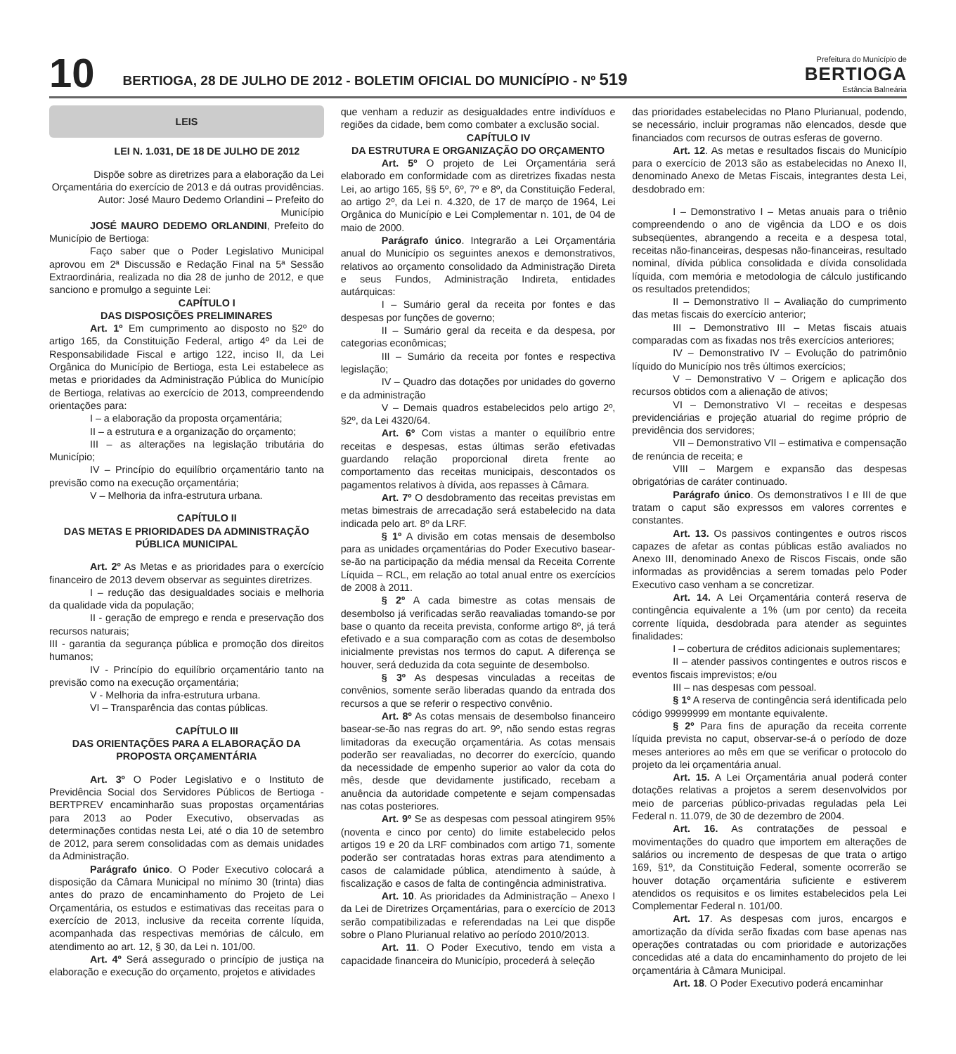10
BERTIOGA, 28 DE JULHO DE 2012 - BOLETIM OFICIAL DO MUNICÍPIO - Nº 519
Prefeitura do Município de
BERTIOGA
Estância Balneária
LEIS
LEI N. 1.031, DE 18 DE JULHO DE 2012
Dispõe sobre as diretrizes para a elaboração da Lei Orçamentária do exercício de 2013 e dá outras providências.
Autor: José Mauro Dedemo Orlandini – Prefeito do Município
JOSÉ MAURO DEDEMO ORLANDINI, Prefeito do Município de Bertioga:
Faço saber que o Poder Legislativo Municipal aprovou em 2ª Discussão e Redação Final na 5ª Sessão Extraordinária, realizada no dia 28 de junho de 2012, e que sanciono e promulgo a seguinte Lei:
CAPÍTULO I
DAS DISPOSIÇÕES PRELIMINARES
Art. 1º Em cumprimento ao disposto no §2º do artigo 165, da Constituição Federal, artigo 4º da Lei de Responsabilidade Fiscal e artigo 122, inciso II, da Lei Orgânica do Município de Bertioga, esta Lei estabelece as metas e prioridades da Administração Pública do Município de Bertioga, relativas ao exercício de 2013, compreendendo orientações para:
I – a elaboração da proposta orçamentária;
II – a estrutura e a organização do orçamento;
III – as alterações na legislação tributária do Município;
IV – Princípio do equilíbrio orçamentário tanto na previsão como na execução orçamentária;
V – Melhoria da infra-estrutura urbana.
CAPÍTULO II
DAS METAS E PRIORIDADES DA ADMINISTRAÇÃO PÚBLICA MUNICIPAL
Art. 2º As Metas e as prioridades para o exercício financeiro de 2013 devem observar as seguintes diretrizes.
I – redução das desigualdades sociais e melhoria da qualidade vida da população;
II - geração de emprego e renda e preservação dos recursos naturais;
III - garantia da segurança pública e promoção dos direitos humanos;
IV - Princípio do equilíbrio orçamentário tanto na previsão como na execução orçamentária;
V - Melhoria da infra-estrutura urbana.
VI – Transparência das contas públicas.
CAPÍTULO III
DAS ORIENTAÇÕES PARA A ELABORAÇÃO DA PROPOSTA ORÇAMENTÁRIA
Art. 3º O Poder Legislativo e o Instituto de Previdência Social dos Servidores Públicos de Bertioga - BERTPREV encaminharão suas propostas orçamentárias para 2013 ao Poder Executivo, observadas as determinações contidas nesta Lei, até o dia 10 de setembro de 2012, para serem consolidadas com as demais unidades da Administração.
Parágrafo único. O Poder Executivo colocará a disposição da Câmara Municipal no mínimo 30 (trinta) dias antes do prazo de encaminhamento do Projeto de Lei Orçamentária, os estudos e estimativas das receitas para o exercício de 2013, inclusive da receita corrente líquida, acompanhada das respectivas memórias de cálculo, em atendimento ao art. 12, § 30, da Lei n. 101/00.
Art. 4º Será assegurado o princípio de justiça na elaboração e execução do orçamento, projetos e atividades
que venham a reduzir as desigualdades entre indivíduos e regiões da cidade, bem como combater a exclusão social.
CAPÍTULO IV
DA ESTRUTURA E ORGANIZAÇÃO DO ORÇAMENTO
Art. 5º O projeto de Lei Orçamentária será elaborado em conformidade com as diretrizes fixadas nesta Lei, ao artigo 165, §§ 5º, 6º, 7º e 8º, da Constituição Federal, ao artigo 2º, da Lei n. 4.320, de 17 de março de 1964, Lei Orgânica do Município e Lei Complementar n. 101, de 04 de maio de 2000.
Parágrafo único. Integrarão a Lei Orçamentária anual do Município os seguintes anexos e demonstrativos, relativos ao orçamento consolidado da Administração Direta e seus Fundos, Administração Indireta, entidades autárquicas:
I – Sumário geral da receita por fontes e das despesas por funções de governo;
II – Sumário geral da receita e da despesa, por categorias econômicas;
III – Sumário da receita por fontes e respectiva legislação;
IV – Quadro das dotações por unidades do governo e da administração
V – Demais quadros estabelecidos pelo artigo 2º, §2º, da Lei 4320/64.
Art. 6º Com vistas a manter o equilíbrio entre receitas e despesas, estas últimas serão efetivadas guardando relação proporcional direta frente ao comportamento das receitas municipais, descontados os pagamentos relativos à dívida, aos repasses à Câmara.
Art. 7º O desdobramento das receitas previstas em metas bimestrais de arrecadação será estabelecido na data indicada pelo art. 8º da LRF.
§ 1º A divisão em cotas mensais de desembolso para as unidades orçamentárias do Poder Executivo basear-se-ão na participação da média mensal da Receita Corrente Líquida – RCL, em relação ao total anual entre os exercícios de 2008 à 2011.
§ 2º A cada bimestre as cotas mensais de desembolso já verificadas serão reavaliadas tomando-se por base o quanto da receita prevista, conforme artigo 8º, já terá efetivado e a sua comparação com as cotas de desembolso inicialmente previstas nos termos do caput. A diferença se houver, será deduzida da cota seguinte de desembolso.
§ 3º As despesas vinculadas a receitas de convênios, somente serão liberadas quando da entrada dos recursos a que se referir o respectivo convênio.
Art. 8º As cotas mensais de desembolso financeiro basear-se-ão nas regras do art. 9º, não sendo estas regras limitadoras da execução orçamentária. As cotas mensais poderão ser reavaliadas, no decorrer do exercício, quando da necessidade de empenho superior ao valor da cota do mês, desde que devidamente justificado, recebam a anuência da autoridade competente e sejam compensadas nas cotas posteriores.
Art. 9º Se as despesas com pessoal atingirem 95% (noventa e cinco por cento) do limite estabelecido pelos artigos 19 e 20 da LRF combinados com artigo 71, somente poderão ser contratadas horas extras para atendimento a casos de calamidade pública, atendimento à saúde, à fiscalização e casos de falta de contingência administrativa.
Art. 10. As prioridades da Administração – Anexo I da Lei de Diretrizes Orçamentárias, para o exercício de 2013 serão compatibilizadas e referendadas na Lei que dispõe sobre o Plano Plurianual relativo ao período 2010/2013.
Art. 11. O Poder Executivo, tendo em vista a capacidade financeira do Município, procederá à seleção
das prioridades estabelecidas no Plano Plurianual, podendo, se necessário, incluir programas não elencados, desde que financiados com recursos de outras esferas de governo.
Art. 12. As metas e resultados fiscais do Município para o exercício de 2013 são as estabelecidas no Anexo II, denominado Anexo de Metas Fiscais, integrantes desta Lei, desdobrado em:
I – Demonstrativo I – Metas anuais para o triênio compreendendo o ano de vigência da LDO e os dois subseqüentes, abrangendo a receita e a despesa total, receitas não-financeiras, despesas não-financeiras, resultado nominal, dívida pública consolidada e dívida consolidada líquida, com memória e metodologia de cálculo justificando os resultados pretendidos;
II – Demonstrativo II – Avaliação do cumprimento das metas fiscais do exercício anterior;
III – Demonstrativo III – Metas fiscais atuais comparadas com as fixadas nos três exercícios anteriores;
IV – Demonstrativo IV – Evolução do patrimônio líquido do Município nos três últimos exercícios;
V – Demonstrativo V – Origem e aplicação dos recursos obtidos com a alienação de ativos;
VI – Demonstrativo VI – receitas e despesas previdenciárias e projeção atuarial do regime próprio de previdência dos servidores;
VII – Demonstrativo VII – estimativa e compensação de renúncia de receita; e
VIII – Margem e expansão das despesas obrigatórias de caráter continuado.
Parágrafo único. Os demonstrativos I e III de que tratam o caput são expressos em valores correntes e constantes.
Art. 13. Os passivos contingentes e outros riscos capazes de afetar as contas públicas estão avaliados no Anexo III, denominado Anexo de Riscos Fiscais, onde são informadas as providências a serem tomadas pelo Poder Executivo caso venham a se concretizar.
Art. 14. A Lei Orçamentária conterá reserva de contingência equivalente a 1% (um por cento) da receita corrente líquida, desdobrada para atender as seguintes finalidades:
I – cobertura de créditos adicionais suplementares;
II – atender passivos contingentes e outros riscos e eventos fiscais imprevistos; e/ou
III – nas despesas com pessoal.
§ 1º A reserva de contingência será identificada pelo código 99999999 em montante equivalente.
§ 2º Para fins de apuração da receita corrente líquida prevista no caput, observar-se-á o período de doze meses anteriores ao mês em que se verificar o protocolo do projeto da lei orçamentária anual.
Art. 15. A Lei Orçamentária anual poderá conter dotações relativas a projetos a serem desenvolvidos por meio de parcerias público-privadas reguladas pela Lei Federal n. 11.079, de 30 de dezembro de 2004.
Art. 16. As contratações de pessoal e movimentações do quadro que importem em alterações de salários ou incremento de despesas de que trata o artigo 169, §1º, da Constituição Federal, somente ocorrerão se houver dotação orçamentária suficiente e estiverem atendidos os requisitos e os limites estabelecidos pela Lei Complementar Federal n. 101/00.
Art. 17. As despesas com juros, encargos e amortização da dívida serão fixadas com base apenas nas operações contratadas ou com prioridade e autorizações concedidas até a data do encaminhamento do projeto de lei orçamentária à Câmara Municipal.
Art. 18. O Poder Executivo poderá encaminhar